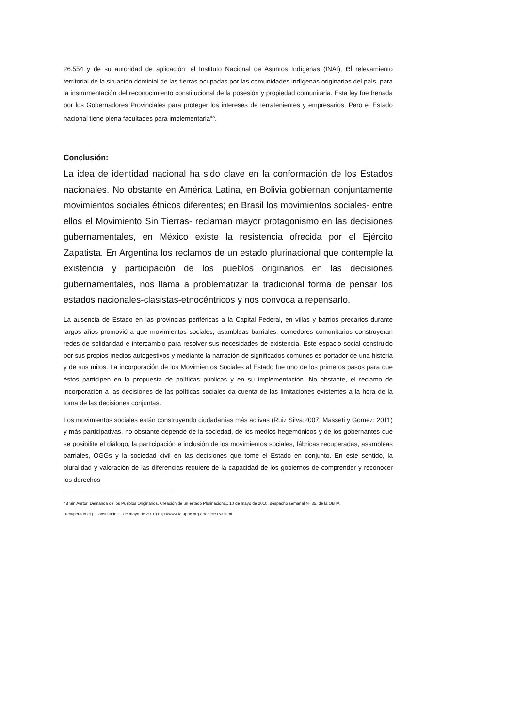26.554 y de su autoridad de aplicación: el Instituto Nacional de Asuntos Indígenas (INAI), el relevamiento territorial de la situación dominial de las tierras ocupadas por las comunidades indígenas originarias del país, para la instrumentación del reconocimiento constitucional de la posesión y propiedad comunitaria. Esta ley fue frenada por los Gobernadores Provinciales para proteger los intereses de terratenientes y empresarios. Pero el Estado nacional tiene plena facultades para implementarla<sup>48</sup>.
Conclusión:
La idea de identidad nacional ha sido clave en la conformación de los Estados nacionales. No obstante en América Latina, en Bolivia gobiernan conjuntamente movimientos sociales étnicos diferentes; en Brasil los movimientos sociales- entre ellos el Movimiento Sin Tierras- reclaman mayor protagonismo en las decisiones gubernamentales, en México existe la resistencia ofrecida por el Ejército Zapatista. En Argentina los reclamos de un estado plurinacional que contemple la existencia y participación de los pueblos originarios en las decisiones gubernamentales, nos llama a problematizar la tradicional forma de pensar los estados nacionales-clasistas-etnocéntricos y nos convoca a repensarlo.
La ausencia de Estado en las provincias periféricas a la Capital Federal, en villas y barrios precarios durante largos años promovió a que movimientos sociales, asambleas barriales, comedores comunitarios construyeran redes de solidaridad e intercambio para resolver sus necesidades de existencia. Este espacio social construido por sus propios medios autogestivos y mediante la narración de significados comunes es portador de una historia y de sus mitos. La incorporación de los Movimientos Sociales al Estado fue uno de los primeros pasos para que éstos participen en la propuesta de políticas públicas y en su implementación. No obstante, el reclamo de incorporación a las decisiones de las políticas sociales da cuenta de las limitaciones existentes a la hora de la toma de las decisiones conjuntas.
Los movimientos sociales están construyendo ciudadanías más activas (Ruiz Silva:2007, Masseti y Gomez: 2011) y más participativas, no obstante depende de la sociedad, de los medios hegemónicos y de los gobernantes que se posibilite el diálogo, la participación e inclusión de los movimientos sociales, fábricas recuperadas, asambleas barriales, OGGs y la sociedad civil en las decisiones que tome el Estado en conjunto. En este sentido, la pluralidad y valoración de las diferencias requiere de la capacidad de los gobiernos de comprender y reconocer los derechos
48 Sin Aurtor. Demanda de los Pueblos Originarios. Creación de un estado Plurinaciona,. 10 de mayo de 2010, despacho semanal Nº 35. de la OBTA.
Recuperado el (. Consultado 11 de mayo de 2010) http://www.latupac.org.ar/article153.html